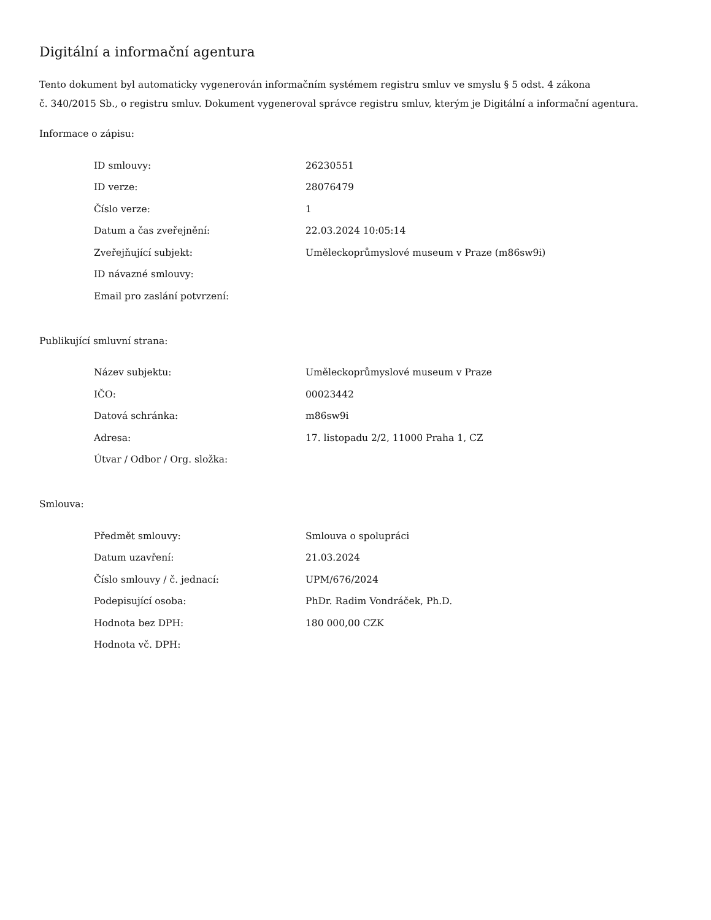Digitální a informační agentura
Tento dokument byl automaticky vygenerován informačním systémem registru smluv ve smyslu § 5 odst. 4 zákona
č. 340/2015 Sb., o registru smluv. Dokument vygeneroval správce registru smluv, kterým je Digitální a informační agentura.
Informace o zápisu:
| ID smlouvy: | 26230551 |
| ID verze: | 28076479 |
| Číslo verze: | 1 |
| Datum a čas zveřejnění: | 22.03.2024 10:05:14 |
| Zveřejňující subjekt: | Uměleckoprůmyslové museum v Praze (m86sw9i) |
| ID návazné smlouvy: | |
| Email pro zaslání potvrzení: | |
Publikující smluvní strana:
| Název subjektu: | Uměleckoprůmyslové museum v Praze |
| IČO: | 00023442 |
| Datová schránka: | m86sw9i |
| Adresa: | 17. listopadu 2/2, 11000 Praha 1, CZ |
| Útvar / Odbor / Org. složka: | |
Smlouva:
| Předmět smlouvy: | Smlouva o spolupráci |
| Datum uzavření: | 21.03.2024 |
| Číslo smlouvy / č. jednací: | UPM/676/2024 |
| Podepisující osoba: | PhDr. Radim Vondráček, Ph.D. |
| Hodnota bez DPH: | 180 000,00 CZK |
| Hodnota vč. DPH: | |